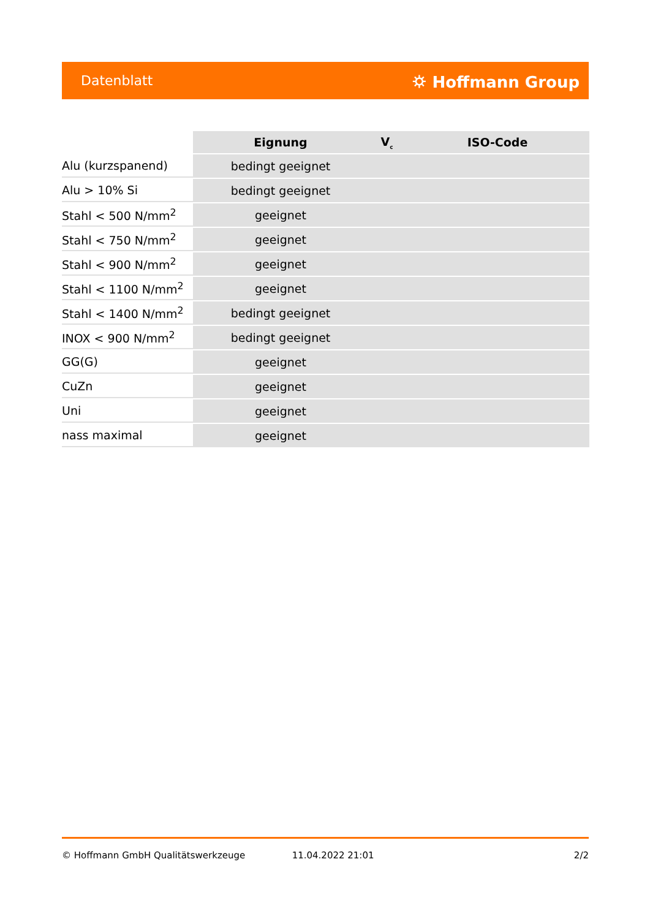Datenblatt ⛭ Hoffmann Group
| | Eignung | V<sub>c</sub> | ISO-Code |
| --- | --- | --- | --- |
| Alu (kurzspanend) | bedingt geeignet | | |
| Alu > 10% Si | bedingt geeignet | | |
| Stahl < 500 N/mm<sup>2</sup> | geeignet | | |
| Stahl < 750 N/mm<sup>2</sup> | geeignet | | |
| Stahl < 900 N/mm<sup>2</sup> | geeignet | | |
| Stahl < 1100 N/mm<sup>2</sup> | geeignet | | |
| Stahl < 1400 N/mm<sup>2</sup> | bedingt geeignet | | |
| INOX < 900 N/mm<sup>2</sup> | bedingt geeignet | | |
| GG(G) | geeignet | | |
| CuZn | geeignet | | |
| Uni | geeignet | | |
| nass maximal | geeignet | | |
© Hoffmann GmbH Qualitätswerkzeuge 11.04.2022 21:01 2/2